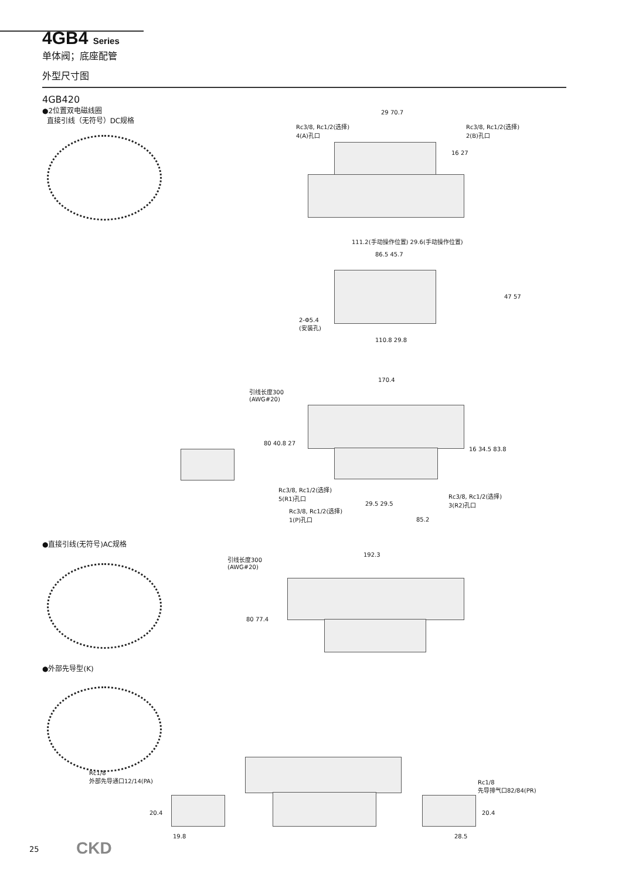4GB4 Series
单体阀；底座配管
外型尺寸图
4GB420
●2位置双电磁线圈
直接引线（无符号）DC规格
29 70.7
Rc3/8, Rc1/2(选择)
4(A)孔口
Rc3/8, Rc1/2(选择)
2(B)孔口
16 27
111.2(手动操作位置) 29.6(手动操作位置)
86.5 45.7
47 57
2-Φ5.4
(安装孔)
110.8 29.8
170.4
引线长度300
(AWG#20)
80 40.8 27
16 34.5 83.8
Rc3/8, Rc1/2(选择)
5(R1)孔口
Rc3/8, Rc1/2(选择)
3(R2)孔口
29.5 29.5
Rc3/8, Rc1/2(选择)
1(P)孔口
85.2
●直接引线(无符号)AC规格
192.3
引线长度300
(AWG#20)
80 77.4
●外部先导型(K)
Rc1/8
外部先导通口12/14(PA)
Rc1/8
先导排气口82/84(PR)
20.4 20.4
19.8 28.5
25 CKD